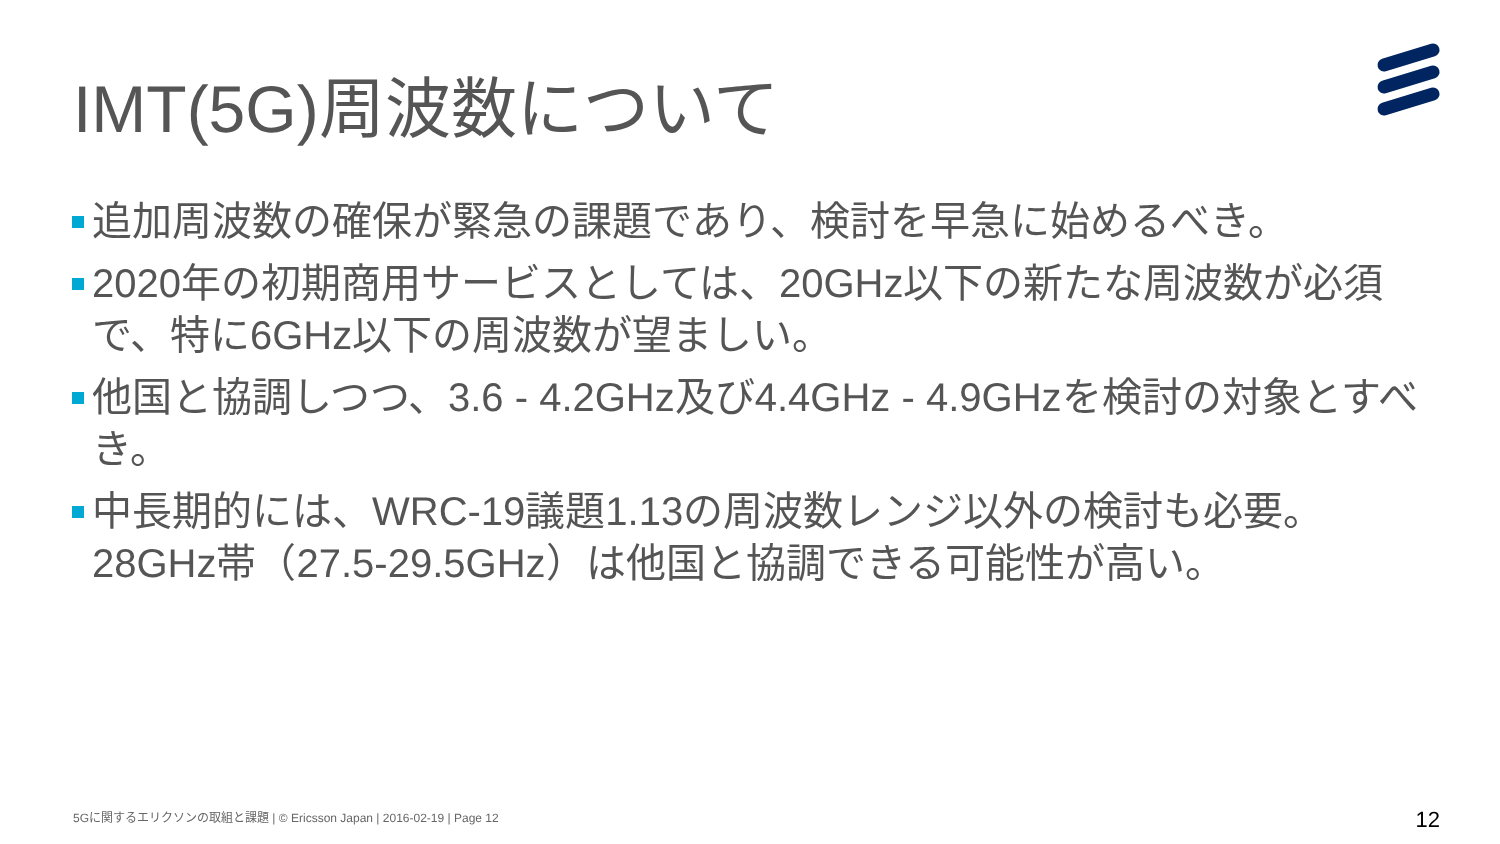IMT(5G)周波数について
追加周波数の確保が緊急の課題であり、検討を早急に始めるべき。
2020年の初期商用サービスとしては、20GHz以下の新たな周波数が必須で、特に6GHz以下の周波数が望ましい。
他国と協調しつつ、3.6 - 4.2GHz及び4.4GHz - 4.9GHzを検討の対象とすべき。
中長期的には、WRC-19議題1.13の周波数レンジ以外の検討も必要。28GHz帯（27.5-29.5GHz）は他国と協調できる可能性が高い。
5Gに関するエリクソンの取組と課題 | © Ericsson Japan | 2016-02-19 | Page 12
12